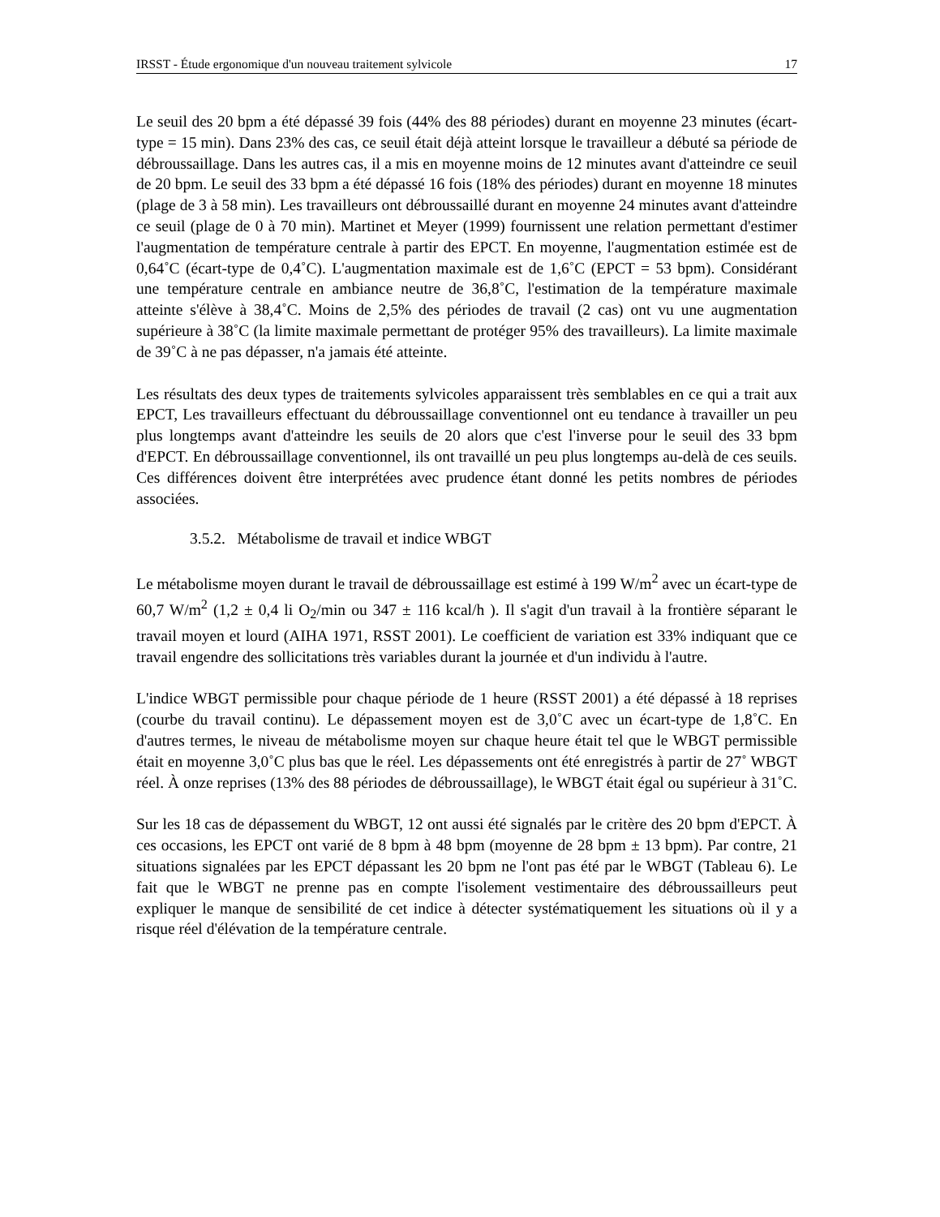IRSST - Étude ergonomique d'un nouveau traitement sylvicole 17
Le seuil des 20 bpm a été dépassé 39 fois (44% des 88 périodes) durant en moyenne 23 minutes (écart-type = 15 min). Dans 23% des cas, ce seuil était déjà atteint lorsque le travailleur a débuté sa période de débroussaillage. Dans les autres cas, il a mis en moyenne moins de 12 minutes avant d'atteindre ce seuil de 20 bpm. Le seuil des 33 bpm a été dépassé 16 fois (18% des périodes) durant en moyenne 18 minutes (plage de 3 à 58 min). Les travailleurs ont débroussaillé durant en moyenne 24 minutes avant d'atteindre ce seuil (plage de 0 à 70 min). Martinet et Meyer (1999) fournissent une relation permettant d'estimer l'augmentation de température centrale à partir des EPCT. En moyenne, l'augmentation estimée est de 0,64˚C (écart-type de 0,4˚C). L'augmentation maximale est de 1,6˚C (EPCT = 53 bpm). Considérant une température centrale en ambiance neutre de 36,8˚C, l'estimation de la température maximale atteinte s'élève à 38,4˚C. Moins de 2,5% des périodes de travail (2 cas) ont vu une augmentation supérieure à 38˚C (la limite maximale permettant de protéger 95% des travailleurs). La limite maximale de 39˚C à ne pas dépasser, n'a jamais été atteinte.
Les résultats des deux types de traitements sylvicoles apparaissent très semblables en ce qui a trait aux EPCT, Les travailleurs effectuant du débroussaillage conventionnel ont eu tendance à travailler un peu plus longtemps avant d'atteindre les seuils de 20 alors que c'est l'inverse pour le seuil des 33 bpm d'EPCT. En débroussaillage conventionnel, ils ont travaillé un peu plus longtemps au-delà de ces seuils. Ces différences doivent être interprétées avec prudence étant donné les petits nombres de périodes associées.
3.5.2. Métabolisme de travail et indice WBGT
Le métabolisme moyen durant le travail de débroussaillage est estimé à 199 W/m<sup>2</sup> avec un écart-type de 60,7 W/m<sup>2</sup> (1,2 ± 0,4 li O<sub>2</sub>/min ou 347 ± 116 kcal/h ). Il s'agit d'un travail à la frontière séparant le travail moyen et lourd (AIHA 1971, RSST 2001). Le coefficient de variation est 33% indiquant que ce travail engendre des sollicitations très variables durant la journée et d'un individu à l'autre.
L'indice WBGT permissible pour chaque période de 1 heure (RSST 2001) a été dépassé à 18 reprises (courbe du travail continu). Le dépassement moyen est de 3,0˚C avec un écart-type de 1,8˚C. En d'autres termes, le niveau de métabolisme moyen sur chaque heure était tel que le WBGT permissible était en moyenne 3,0˚C plus bas que le réel. Les dépassements ont été enregistrés à partir de 27˚ WBGT réel. À onze reprises (13% des 88 périodes de débroussaillage), le WBGT était égal ou supérieur à 31˚C.
Sur les 18 cas de dépassement du WBGT, 12 ont aussi été signalés par le critère des 20 bpm d'EPCT. À ces occasions, les EPCT ont varié de 8 bpm à 48 bpm (moyenne de 28 bpm ± 13 bpm). Par contre, 21 situations signalées par les EPCT dépassant les 20 bpm ne l'ont pas été par le WBGT (Tableau 6). Le fait que le WBGT ne prenne pas en compte l'isolement vestimentaire des débroussailleurs peut expliquer le manque de sensibilité de cet indice à détecter systématiquement les situations où il y a risque réel d'élévation de la température centrale.